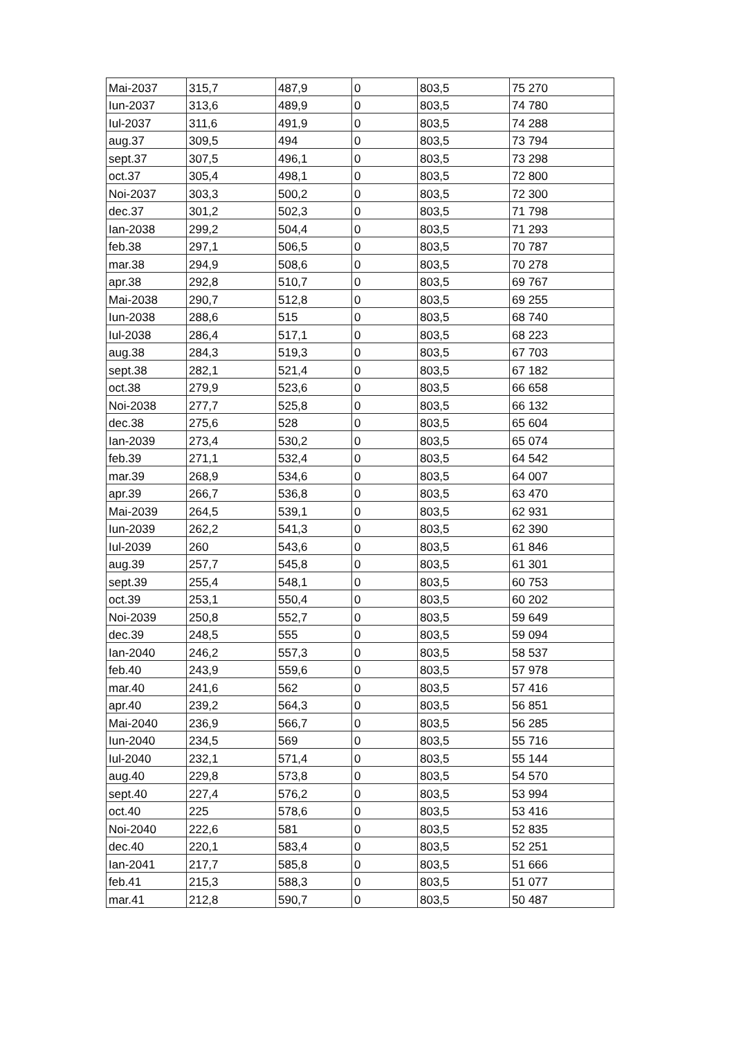| Mai-2037 | 315,7 | 487,9 | 0 | 803,5 | 75 270 |
| Iun-2037 | 313,6 | 489,9 | 0 | 803,5 | 74 780 |
| Iul-2037 | 311,6 | 491,9 | 0 | 803,5 | 74 288 |
| aug.37 | 309,5 | 494 | 0 | 803,5 | 73 794 |
| sept.37 | 307,5 | 496,1 | 0 | 803,5 | 73 298 |
| oct.37 | 305,4 | 498,1 | 0 | 803,5 | 72 800 |
| Noi-2037 | 303,3 | 500,2 | 0 | 803,5 | 72 300 |
| dec.37 | 301,2 | 502,3 | 0 | 803,5 | 71 798 |
| Ian-2038 | 299,2 | 504,4 | 0 | 803,5 | 71 293 |
| feb.38 | 297,1 | 506,5 | 0 | 803,5 | 70 787 |
| mar.38 | 294,9 | 508,6 | 0 | 803,5 | 70 278 |
| apr.38 | 292,8 | 510,7 | 0 | 803,5 | 69 767 |
| Mai-2038 | 290,7 | 512,8 | 0 | 803,5 | 69 255 |
| Iun-2038 | 288,6 | 515 | 0 | 803,5 | 68 740 |
| Iul-2038 | 286,4 | 517,1 | 0 | 803,5 | 68 223 |
| aug.38 | 284,3 | 519,3 | 0 | 803,5 | 67 703 |
| sept.38 | 282,1 | 521,4 | 0 | 803,5 | 67 182 |
| oct.38 | 279,9 | 523,6 | 0 | 803,5 | 66 658 |
| Noi-2038 | 277,7 | 525,8 | 0 | 803,5 | 66 132 |
| dec.38 | 275,6 | 528 | 0 | 803,5 | 65 604 |
| Ian-2039 | 273,4 | 530,2 | 0 | 803,5 | 65 074 |
| feb.39 | 271,1 | 532,4 | 0 | 803,5 | 64 542 |
| mar.39 | 268,9 | 534,6 | 0 | 803,5 | 64 007 |
| apr.39 | 266,7 | 536,8 | 0 | 803,5 | 63 470 |
| Mai-2039 | 264,5 | 539,1 | 0 | 803,5 | 62 931 |
| Iun-2039 | 262,2 | 541,3 | 0 | 803,5 | 62 390 |
| Iul-2039 | 260 | 543,6 | 0 | 803,5 | 61 846 |
| aug.39 | 257,7 | 545,8 | 0 | 803,5 | 61 301 |
| sept.39 | 255,4 | 548,1 | 0 | 803,5 | 60 753 |
| oct.39 | 253,1 | 550,4 | 0 | 803,5 | 60 202 |
| Noi-2039 | 250,8 | 552,7 | 0 | 803,5 | 59 649 |
| dec.39 | 248,5 | 555 | 0 | 803,5 | 59 094 |
| Ian-2040 | 246,2 | 557,3 | 0 | 803,5 | 58 537 |
| feb.40 | 243,9 | 559,6 | 0 | 803,5 | 57 978 |
| mar.40 | 241,6 | 562 | 0 | 803,5 | 57 416 |
| apr.40 | 239,2 | 564,3 | 0 | 803,5 | 56 851 |
| Mai-2040 | 236,9 | 566,7 | 0 | 803,5 | 56 285 |
| Iun-2040 | 234,5 | 569 | 0 | 803,5 | 55 716 |
| Iul-2040 | 232,1 | 571,4 | 0 | 803,5 | 55 144 |
| aug.40 | 229,8 | 573,8 | 0 | 803,5 | 54 570 |
| sept.40 | 227,4 | 576,2 | 0 | 803,5 | 53 994 |
| oct.40 | 225 | 578,6 | 0 | 803,5 | 53 416 |
| Noi-2040 | 222,6 | 581 | 0 | 803,5 | 52 835 |
| dec.40 | 220,1 | 583,4 | 0 | 803,5 | 52 251 |
| Ian-2041 | 217,7 | 585,8 | 0 | 803,5 | 51 666 |
| feb.41 | 215,3 | 588,3 | 0 | 803,5 | 51 077 |
| mar.41 | 212,8 | 590,7 | 0 | 803,5 | 50 487 |